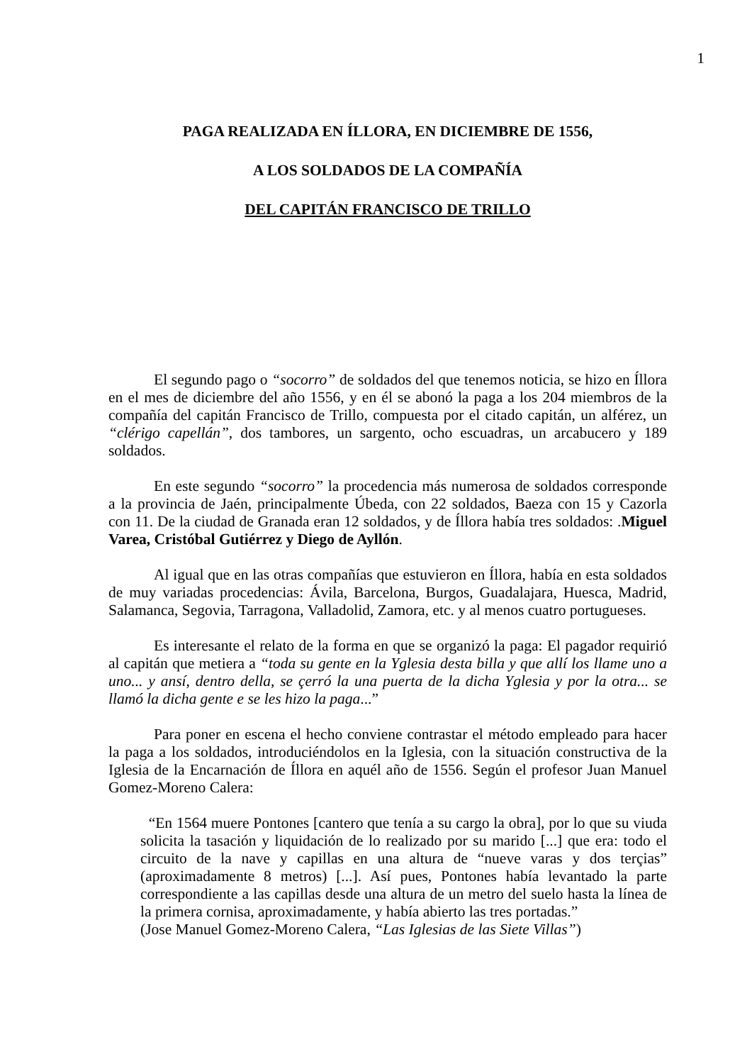1
PAGA REALIZADA EN ÍLLORA, EN DICIEMBRE DE 1556,
A LOS SOLDADOS DE LA COMPAÑÍA
DEL CAPITÁN FRANCISCO DE TRILLO
El segundo pago o “socorro” de soldados del que tenemos noticia, se hizo en Íllora en el mes de diciembre del año 1556, y en él se abonó la paga a los 204 miembros de la compañía del capitán Francisco de Trillo, compuesta por el citado capitán, un alférez, un “clérigo capellán”, dos tambores, un sargento, ocho escuadras, un arcabucero y 189 soldados.
En este segundo “socorro” la procedencia más numerosa de soldados corresponde a la provincia de Jaén, principalmente Úbeda, con 22 soldados, Baeza con 15 y Cazorla con 11. De la ciudad de Granada eran 12 soldados, y de Íllora había tres soldados: .Miguel Varea, Cristóbal Gutiérrez y Diego de Ayllón.
Al igual que en las otras compañías que estuvieron en Íllora, había en esta soldados de muy variadas procedencias: Ávila, Barcelona, Burgos, Guadalajara, Huesca, Madrid, Salamanca, Segovia, Tarragona, Valladolid, Zamora, etc. y al menos cuatro portugueses.
Es interesante el relato de la forma en que se organizó la paga: El pagador requirió al capitán que metiera a “toda su gente en la Yglesia desta billa y que allí los llame uno a uno... y ansí, dentro della, se çerró la una puerta de la dicha Yglesia y por la otra... se llamó la dicha gente e se les hizo la paga...”
Para poner en escena el hecho conviene contrastar el método empleado para hacer la paga a los soldados, introduciéndolos en la Iglesia, con la situación constructiva de la Iglesia de la Encarnación de Íllora en aquél año de 1556. Según el profesor Juan Manuel Gomez-Moreno Calera:
“En 1564 muere Pontones [cantero que tenía a su cargo la obra], por lo que su viuda solicita la tasación y liquidación de lo realizado por su marido [...] que era: todo el circuito de la nave y capillas en una altura de “nueve varas y dos terçias” (aproximadamente 8 metros) [...]. Así pues, Pontones había levantado la parte correspondiente a las capillas desde una altura de un metro del suelo hasta la línea de la primera cornisa, aproximadamente, y había abierto las tres portadas.”
(Jose Manuel Gomez-Moreno Calera, “Las Iglesias de las Siete Villas”)